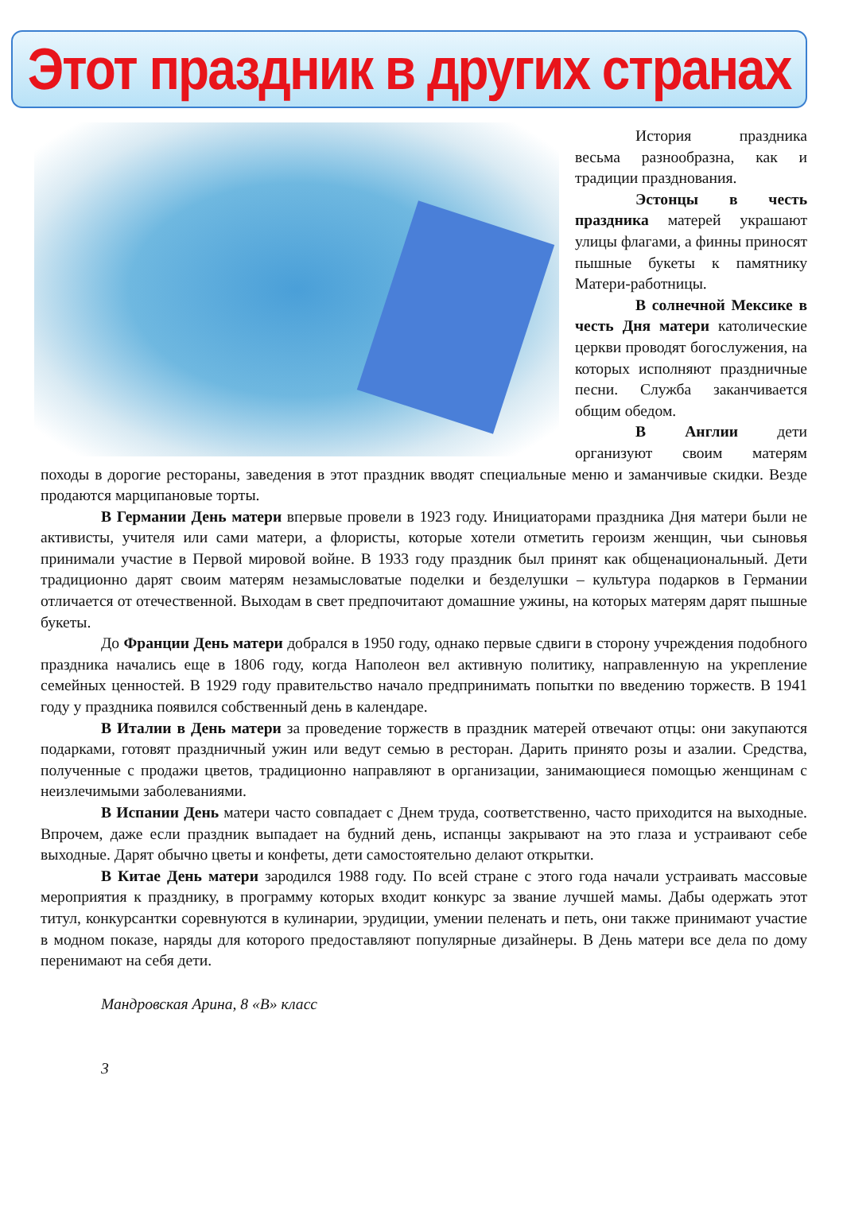Этот праздник в других странах
История праздника весьма разнообразна, как и традиции празднования.
Эстонцы в честь праздника матерей украшают улицы флагами, а финны приносят пышные букеты к памятнику Матери-работницы.
В солнечной Мексике в честь Дня матери католические церкви проводят богослужения, на которых исполняют праздничные песни. Служба заканчивается общим обедом.
В Англии дети организуют своим матерям походы в дорогие рестораны, заведения в этот праздник вводят специальные меню и заманчивые скидки. Везде продаются марципановые торты.
В Германии День матери впервые провели в 1923 году. Инициаторами праздника Дня матери были не активисты, учителя или сами матери, а флористы, которые хотели отметить героизм женщин, чьи сыновья принимали участие в Первой мировой войне. В 1933 году праздник был принят как общенациональный. Дети традиционно дарят своим матерям незамысловатые поделки и безделушки – культура подарков в Германии отличается от отечественной. Выходам в свет предпочитают домашние ужины, на которых матерям дарят пышные букеты.
До Франции День матери добрался в 1950 году, однако первые сдвиги в сторону учреждения подобного праздника начались еще в 1806 году, когда Наполеон вел активную политику, направленную на укрепление семейных ценностей. В 1929 году правительство начало предпринимать попытки по введению торжеств. В 1941 году у праздника появился собственный день в календаре.
В Италии в День матери за проведение торжеств в праздник матерей отвечают отцы: они закупаются подарками, готовят праздничный ужин или ведут семью в ресторан. Дарить принято розы и азалии. Средства, полученные с продажи цветов, традиционно направляют в организации, занимающиеся помощью женщинам с неизлечимыми заболеваниями.
В Испании День матери часто совпадает с Днем труда, соответственно, часто приходится на выходные. Впрочем, даже если праздник выпадает на будний день, испанцы закрывают на это глаза и устраивают себе выходные. Дарят обычно цветы и конфеты, дети самостоятельно делают открытки.
В Китае День матери зародился 1988 году. По всей стране с этого года начали устраивать массовые мероприятия к празднику, в программу которых входит конкурс за звание лучшей мамы. Дабы одержать этот титул, конкурсантки соревнуются в кулинарии, эрудиции, умении пеленать и петь, они также принимают участие в модном показе, наряды для которого предоставляют популярные дизайнеры. В День матери все дела по дому перенимают на себя дети.
Мандровская Арина, 8 «В» класс
3